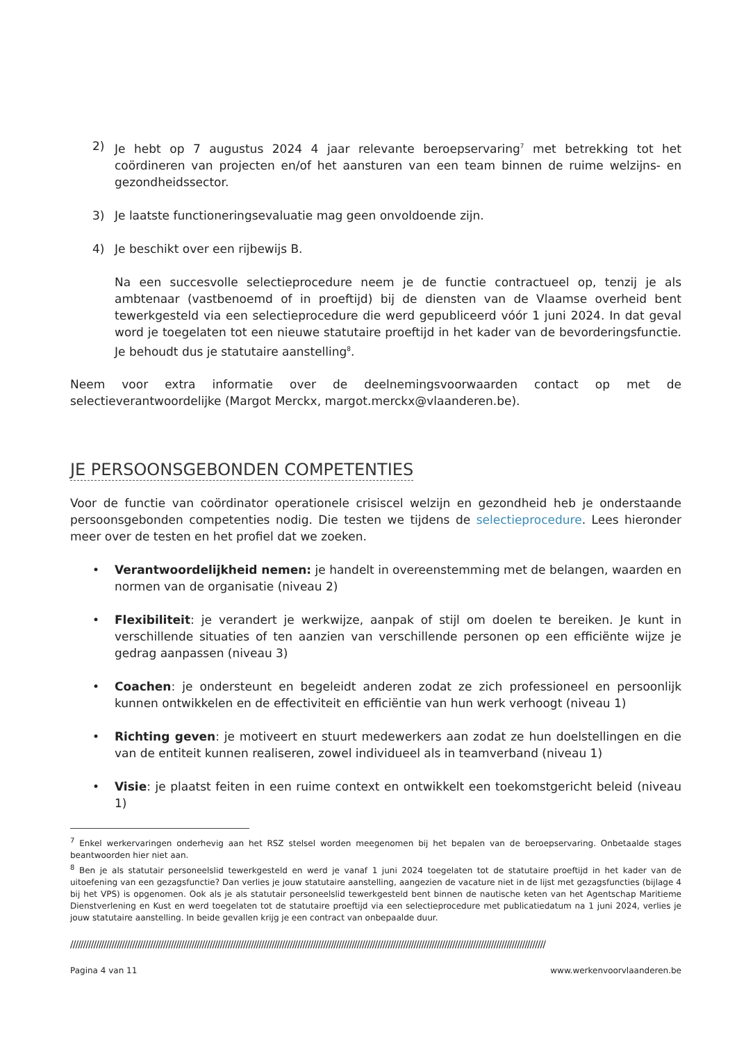2) Je hebt op 7 augustus 2024 4 jaar relevante beroepservaring<sup>7</sup> met betrekking tot het coördineren van projecten en/of het aansturen van een team binnen de ruime welzijns- en gezondheidssector.
3) Je laatste functioneringsevaluatie mag geen onvoldoende zijn.
4) Je beschikt over een rijbewijs B.
Na een succesvolle selectieprocedure neem je de functie contractueel op, tenzij je als ambtenaar (vastbenoemd of in proeftijd) bij de diensten van de Vlaamse overheid bent tewerkgesteld via een selectieprocedure die werd gepubliceerd vóór 1 juni 2024. In dat geval word je toegelaten tot een nieuwe statutaire proeftijd in het kader van de bevorderingsfunctie. Je behoudt dus je statutaire aanstelling<sup>8</sup>.
Neem voor extra informatie over de deelnemingsvoorwaarden contact op met de selectieverantwoordelijke (Margot Merckx, margot.merckx@vlaanderen.be).
JE PERSOONSGEBONDEN COMPETENTIES
Voor de functie van coördinator operationele crisiscel welzijn en gezondheid heb je onderstaande persoonsgebonden competenties nodig. Die testen we tijdens de selectieprocedure. Lees hieronder meer over de testen en het profiel dat we zoeken.
• Verantwoordelijkheid nemen: je handelt in overeenstemming met de belangen, waarden en normen van de organisatie (niveau 2)
• Flexibiliteit: je verandert je werkwijze, aanpak of stijl om doelen te bereiken. Je kunt in verschillende situaties of ten aanzien van verschillende personen op een efficiënte wijze je gedrag aanpassen (niveau 3)
• Coachen: je ondersteunt en begeleidt anderen zodat ze zich professioneel en persoonlijk kunnen ontwikkelen en de effectiviteit en efficiëntie van hun werk verhoogt (niveau 1)
• Richting geven: je motiveert en stuurt medewerkers aan zodat ze hun doelstellingen en die van de entiteit kunnen realiseren, zowel individueel als in teamverband (niveau 1)
• Visie: je plaatst feiten in een ruime context en ontwikkelt een toekomstgericht beleid (niveau 1)
<sup>7</sup> Enkel werkervaringen onderhevig aan het RSZ stelsel worden meegenomen bij het bepalen van de beroepservaring. Onbetaalde stages beantwoorden hier niet aan.
<sup>8</sup> Ben je als statutair personeelslid tewerkgesteld en werd je vanaf 1 juni 2024 toegelaten tot de statutaire proeftijd in het kader van de uitoefening van een gezagsfunctie? Dan verlies je jouw statutaire aanstelling, aangezien de vacature niet in de lijst met gezagsfuncties (bijlage 4 bij het VPS) is opgenomen. Ook als je als statutair personeelslid tewerkgesteld bent binnen de nautische keten van het Agentschap Maritieme Dienstverlening en Kust en werd toegelaten tot de statutaire proeftijd via een selectieprocedure met publicatiedatum na 1 juni 2024, verlies je jouw statutaire aanstelling. In beide gevallen krijg je een contract van onbepaalde duur.
////////////////////////////////////////////////////////////////////////////////////////////////////////////////////////////////////////////////////////////////////////////////////////
Pagina 4 van 11 www.werkenvoorvlaanderen.be